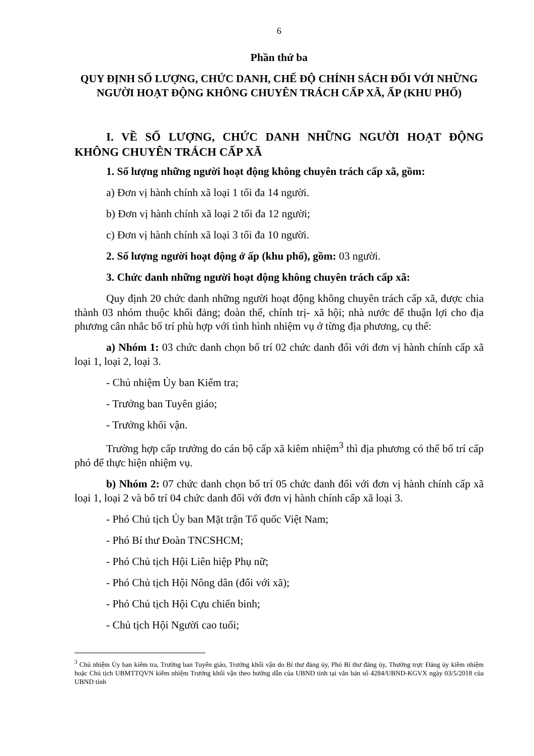6
Phần thứ ba
QUY ĐỊNH SỐ LƯỢNG, CHỨC DANH, CHẾ ĐỘ CHÍNH SÁCH ĐỐI VỚI NHỮNG NGƯỜI HOẠT ĐỘNG KHÔNG CHUYÊN TRÁCH CẤP XÃ, ẤP (KHU PHỐ)
I. VỀ SỐ LƯỢNG, CHỨC DANH NHỮNG NGƯỜI HOẠT ĐỘNG KHÔNG CHUYÊN TRÁCH CẤP XÃ
1. Số lượng những người hoạt động không chuyên trách cấp xã, gồm:
a) Đơn vị hành chính xã loại 1 tối đa 14 người.
b) Đơn vị hành chính xã loại 2 tối đa 12 người;
c) Đơn vị hành chính xã loại 3 tối đa 10 người.
2. Số lượng người hoạt động ở ấp (khu phố), gồm: 03 người.
3. Chức danh những người hoạt động không chuyên trách cấp xã:
Quy định 20 chức danh những người hoạt động không chuyên trách cấp xã, được chia thành 03 nhóm thuộc khối đảng; đoàn thể, chính trị- xã hội; nhà nước để thuận lợi cho địa phương cân nhắc bố trí phù hợp với tình hình nhiệm vụ ở từng địa phương, cụ thể:
a) Nhóm 1: 03 chức danh chọn bố trí 02 chức danh đối với đơn vị hành chính cấp xã loại 1, loại 2, loại 3.
- Chủ nhiệm Ủy ban Kiểm tra;
- Trưởng ban Tuyên giáo;
- Trưởng khối vận.
Trường hợp cấp trưởng do cán bộ cấp xã kiêm nhiệm<sup>3</sup> thì địa phương có thể bố trí cấp phó để thực hiện nhiệm vụ.
b) Nhóm 2: 07 chức danh chọn bố trí 05 chức danh đối với đơn vị hành chính cấp xã loại 1, loại 2 và bố trí 04 chức danh đối với đơn vị hành chính cấp xã loại 3.
- Phó Chủ tịch Ủy ban Mặt trận Tổ quốc Việt Nam;
- Phó Bí thư Đoàn TNCSHCM;
- Phó Chủ tịch Hội Liên hiệp Phụ nữ;
- Phó Chủ tịch Hội Nông dân (đối với xã);
- Phó Chủ tịch Hội Cựu chiến binh;
- Chủ tịch Hội Người cao tuổi;
<sup>3</sup> Chủ nhiệm Ủy ban kiểm tra, Trưởng ban Tuyên giáo, Trưởng khối vận do Bí thư đảng ủy, Phó Bí thư đảng ủy, Thường trực Đảng ủy kiêm nhiệm hoặc Chủ tịch UBMTTQVN kiêm nhiệm Trưởng khối vận theo hướng dẫn của UBND tỉnh tại văn bản số 4284/UBND-KGVX ngày 03/5/2018 của UBND tỉnh